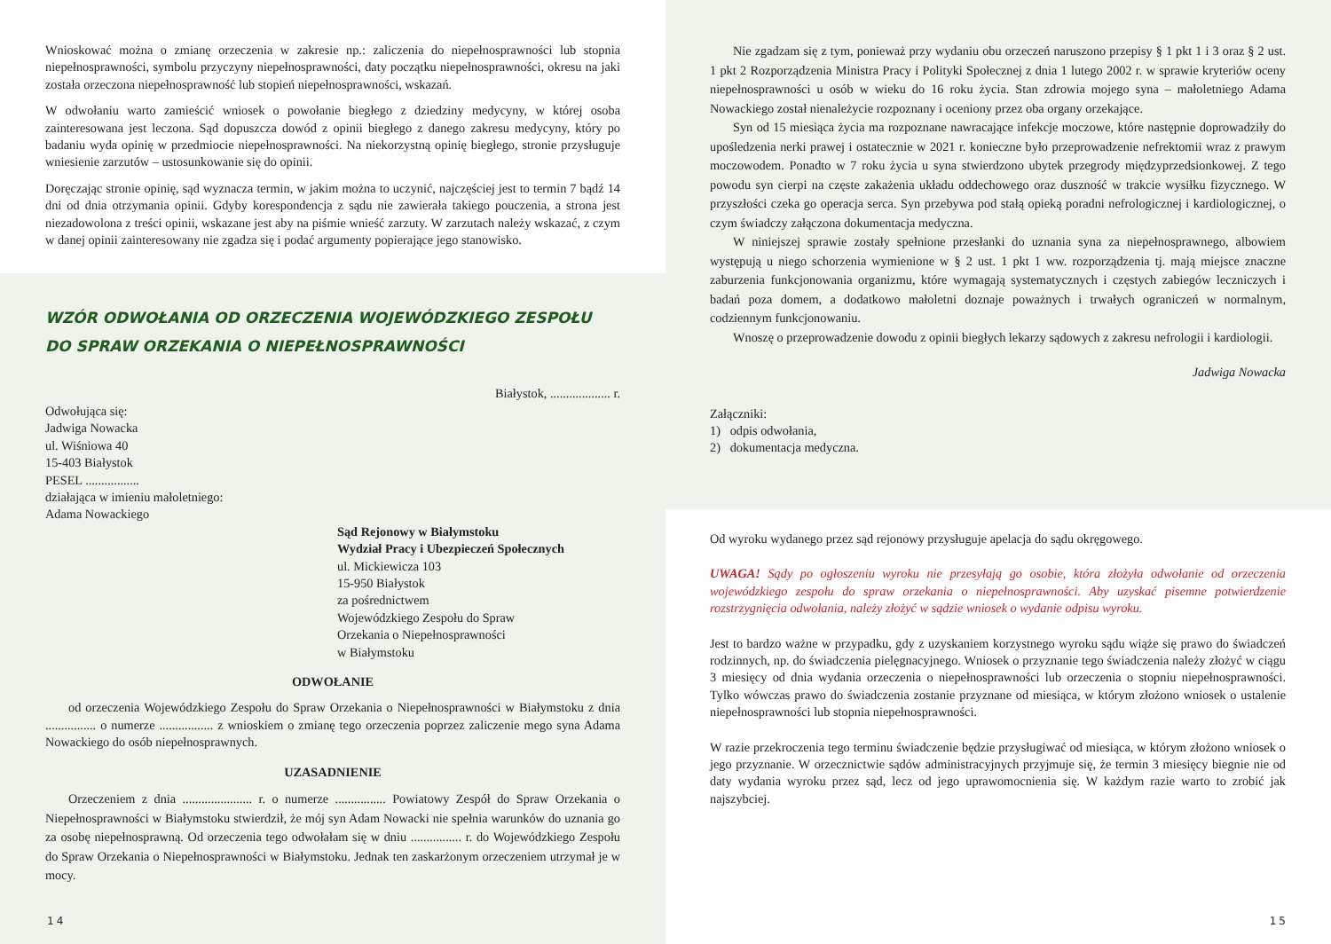Wnioskować można o zmianę orzeczenia w zakresie np.: zaliczenia do niepełnosprawności lub stopnia niepełnosprawności, symbolu przyczyny niepełnosprawności, daty początku niepełnosprawności, okresu na jaki została orzeczona niepełnosprawność lub stopień niepełnosprawności, wskazań.
W odwołaniu warto zamieścić wniosek o powołanie biegłego z dziedziny medycyny, w której osoba zainteresowana jest leczona. Sąd dopuszcza dowód z opinii biegłego z danego zakresu medycyny, który po badaniu wyda opinię w przedmiocie niepełnosprawności. Na niekorzystną opinię biegłego, stronie przysługuje wniesienie zarzutów – ustosunkowanie się do opinii.
Doręczając stronie opinię, sąd wyznacza termin, w jakim można to uczynić, najczęściej jest to termin 7 bądź 14 dni od dnia otrzymania opinii. Gdyby korespondencja z sądu nie zawierała takiego pouczenia, a strona jest niezadowolona z treści opinii, wskazane jest aby na piśmie wnieść zarzuty. W zarzutach należy wskazać, z czym w danej opinii zainteresowany nie zgadza się i podać argumenty popierające jego stanowisko.
WZÓR ODWOŁANIA OD ORZECZENIA WOJEWÓDZKIEGO ZESPOŁU
DO SPRAW ORZEKANIA O NIEPEŁNOSPRAWNOŚCI
Białystok, ................... r.
Odwołująca się:
Jadwiga Nowacka
ul. Wiśniowa 40
15-403 Białystok
PESEL .................
działająca w imieniu małoletniego:
Adama Nowackiego
Sąd Rejonowy w Białymstoku
Wydział Pracy i Ubezpieczeń Społecznych
ul. Mickiewicza 103
15-950 Białystok
za pośrednictwem
Wojewódzkiego Zespołu do Spraw
Orzekania o Niepełnosprawności
w Białymstoku
ODWOŁANIE
od orzeczenia Wojewódzkiego Zespołu do Spraw Orzekania o Niepełnosprawności w Białymstoku z dnia ................ o numerze ................. z wnioskiem o zmianę tego orzeczenia poprzez zaliczenie mego syna Adama Nowackiego do osób niepełnosprawnych.
UZASADNIENIE
Orzeczeniem z dnia ...................... r. o numerze ................ Powiatowy Zespół do Spraw Orzekania o Niepełnosprawności w Białymstoku stwierdził, że mój syn Adam Nowacki nie spełnia warunków do uznania go za osobę niepełnosprawną. Od orzeczenia tego odwołałam się w dniu ................ r. do Wojewódzkiego Zespołu do Spraw Orzekania o Niepełnosprawności w Białymstoku. Jednak ten zaskarżonym orzeczeniem utrzymał je w mocy.
14
Nie zgadzam się z tym, ponieważ przy wydaniu obu orzeczeń naruszono przepisy § 1 pkt 1 i 3 oraz § 2 ust. 1 pkt 2 Rozporządzenia Ministra Pracy i Polityki Społecznej z dnia 1 lutego 2002 r. w sprawie kryteriów oceny niepełnosprawności u osób w wieku do 16 roku życia. Stan zdrowia mojego syna – małoletniego Adama Nowackiego został nienależycie rozpoznany i oceniony przez oba organy orzekające.
Syn od 15 miesiąca życia ma rozpoznane nawracające infekcje moczowe, które następnie doprowadziły do upośledzenia nerki prawej i ostatecznie w 2021 r. konieczne było przeprowadzenie nefrektomii wraz z prawym moczowodem. Ponadto w 7 roku życia u syna stwierdzono ubytek przegrody międzyprzedsionkowej. Z tego powodu syn cierpi na częste zakażenia układu oddechowego oraz duszność w trakcie wysiłku fizycznego. W przyszłości czeka go operacja serca. Syn przebywa pod stałą opieką poradni nefrologicznej i kardiologicznej, o czym świadczy załączona dokumentacja medyczna.
W niniejszej sprawie zostały spełnione przesłanki do uznania syna za niepełnosprawnego, albowiem występują u niego schorzenia wymienione w § 2 ust. 1 pkt 1 ww. rozporządzenia tj. mają miejsce znaczne zaburzenia funkcjonowania organizmu, które wymagają systematycznych i częstych zabiegów leczniczych i badań poza domem, a dodatkowo małoletni doznaje poważnych i trwałych ograniczeń w normalnym, codziennym funkcjonowaniu.
Wnoszę o przeprowadzenie dowodu z opinii biegłych lekarzy sądowych z zakresu nefrologii i kardiologii.
Jadwiga Nowacka
Załączniki:
1) odpis odwołania,
2) dokumentacja medyczna.
Od wyroku wydanego przez sąd rejonowy przysługuje apelacja do sądu okręgowego.
UWAGA! Sądy po ogłoszeniu wyroku nie przesyłają go osobie, która złożyła odwołanie od orzeczenia wojewódzkiego zespołu do spraw orzekania o niepełnosprawności. Aby uzyskać pisemne potwierdzenie rozstrzygnięcia odwołania, należy złożyć w sądzie wniosek o wydanie odpisu wyroku.
Jest to bardzo ważne w przypadku, gdy z uzyskaniem korzystnego wyroku sądu wiąże się prawo do świadczeń rodzinnych, np. do świadczenia pielęgnacyjnego. Wniosek o przyznanie tego świadczenia należy złożyć w ciągu 3 miesięcy od dnia wydania orzeczenia o niepełnosprawności lub orzeczenia o stopniu niepełnosprawności. Tylko wówczas prawo do świadczenia zostanie przyznane od miesiąca, w którym złożono wniosek o ustalenie niepełnosprawności lub stopnia niepełnosprawności.
W razie przekroczenia tego terminu świadczenie będzie przysługiwać od miesiąca, w którym złożono wniosek o jego przyznanie. W orzecznictwie sądów administracyjnych przyjmuje się, że termin 3 miesięcy biegnie nie od daty wydania wyroku przez sąd, lecz od jego uprawomocnienia się. W każdym razie warto to zrobić jak najszybciej.
15